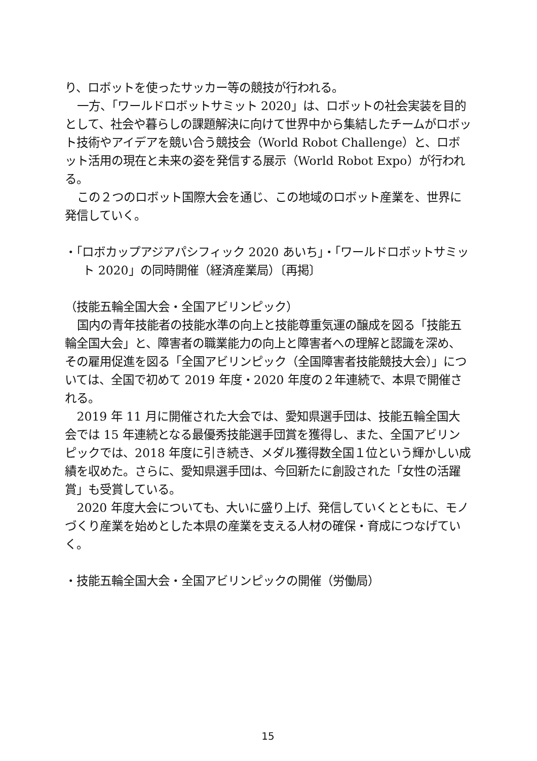り、ロボットを使ったサッカー等の競技が行われる。
一方、「ワールドロボットサミット 2020」は、ロボットの社会実装を目的として、社会や暮らしの課題解決に向けて世界中から集結したチームがロボット技術やアイデアを競い合う競技会（World Robot Challenge）と、ロボット活用の現在と未来の姿を発信する展示（World Robot Expo）が行われる。
この２つのロボット国際大会を通じ、この地域のロボット産業を、世界に発信していく。
・「ロボカップアジアパシフィック 2020 あいち」・「ワールドロボットサミット 2020」の同時開催（経済産業局）〔再掲〕
（技能五輪全国大会・全国アビリンピック）
国内の青年技能者の技能水準の向上と技能尊重気運の醸成を図る「技能五輪全国大会」と、障害者の職業能力の向上と障害者への理解と認識を深め、その雇用促進を図る「全国アビリンピック（全国障害者技能競技大会）」については、全国で初めて 2019 年度・2020 年度の２年連続で、本県で開催される。
2019 年 11 月に開催された大会では、愛知県選手団は、技能五輪全国大会では 15 年連続となる最優秀技能選手団賞を獲得し、また、全国アビリンピックでは、2018 年度に引き続き、メダル獲得数全国１位という輝かしい成績を収めた。さらに、愛知県選手団は、今回新たに創設された「女性の活躍賞」も受賞している。
2020 年度大会についても、大いに盛り上げ、発信していくとともに、モノづくり産業を始めとした本県の産業を支える人材の確保・育成につなげていく。
・技能五輪全国大会・全国アビリンピックの開催（労働局）
15